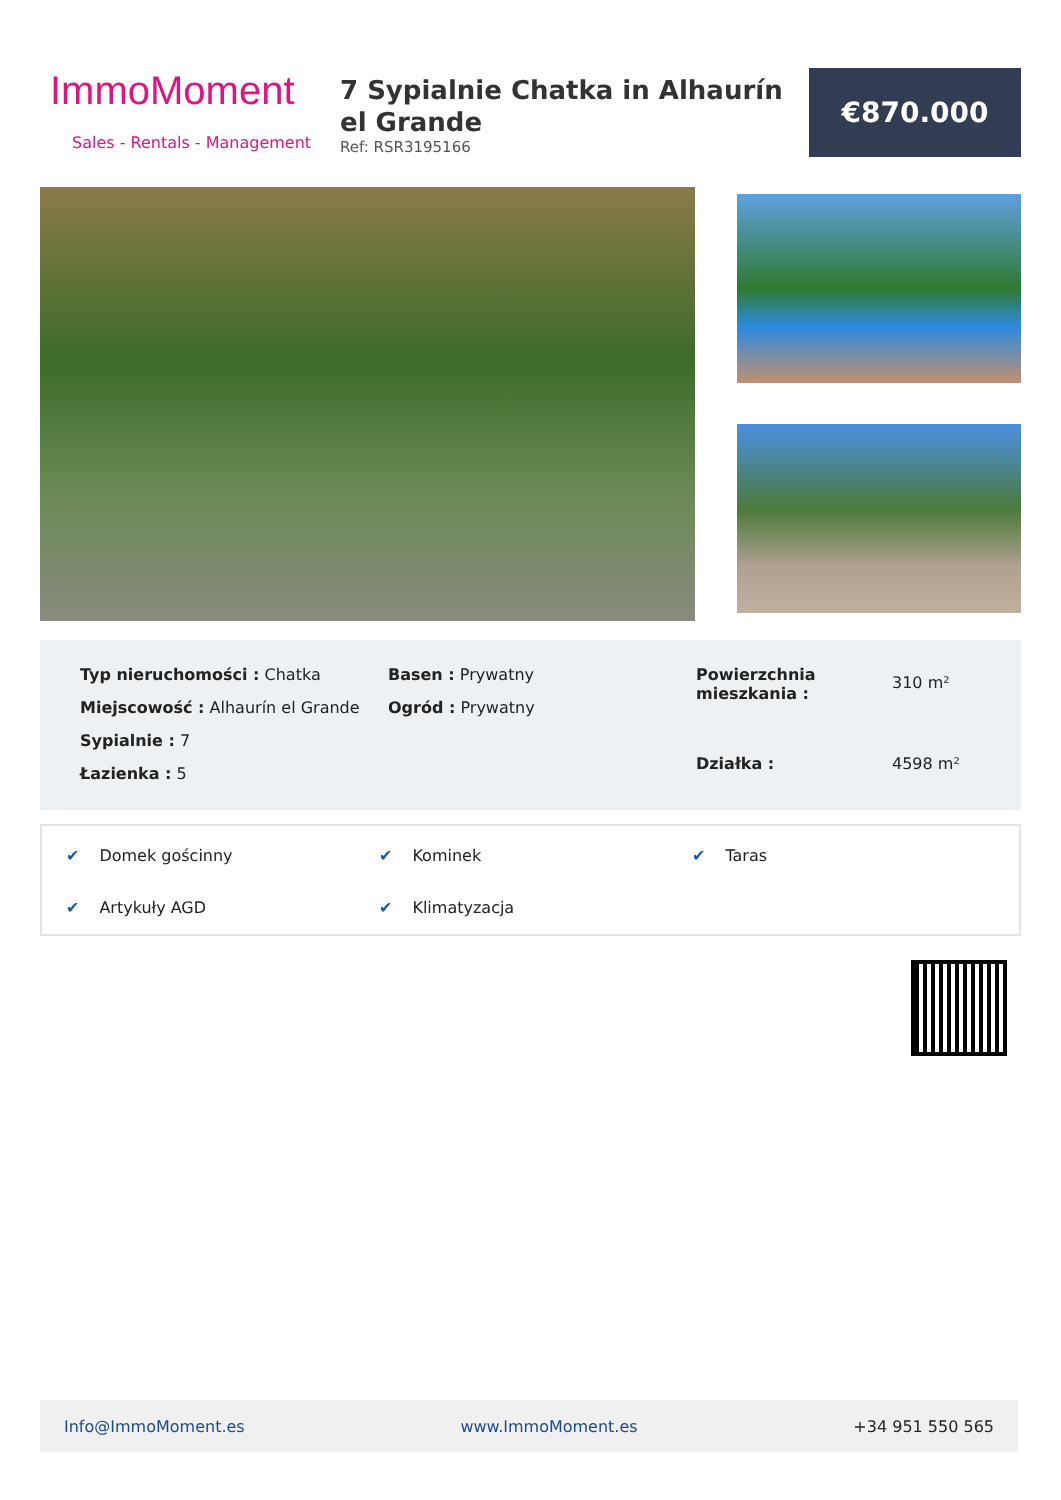ImmoMoment
Sales - Rentals - Management
7 Sypialnie Chatka in Alhaurín el Grande
Ref: RSR3195166
€870.000
Typ nieruchomości : Chatka
Miejscowość : Alhaurín el Grande
Sypialnie : 7
Łazienka : 5
Basen : Prywatny
Ogród : Prywatny
Powierzchnia mieszkania : 310 m² Działka : 4598 m²
✔ Domek gościnny
✔ Kominek
✔ Taras
✔ Artykuły AGD
✔ Klimatyzacja
Info@ImmoMoment.es www.ImmoMoment.es +34 951 550 565